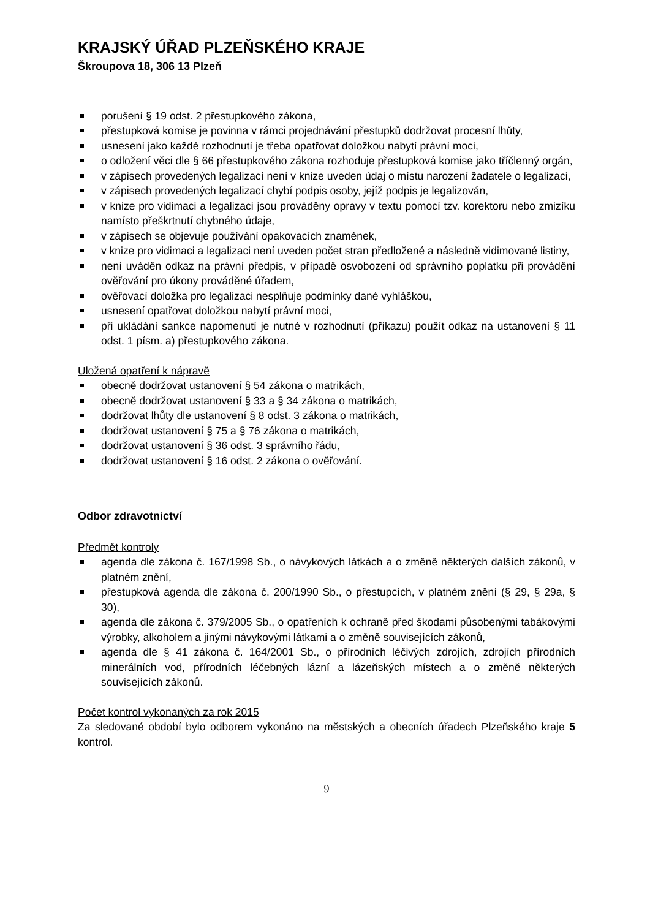KRAJSKÝ ÚŘAD PLZEŇSKÉHO KRAJE
Škroupova 18, 306 13 Plzeň
porušení § 19 odst. 2 přestupkového zákona,
přestupková komise je povinna v rámci projednávání přestupků dodržovat procesní lhůty,
usnesení jako každé rozhodnutí je třeba opatřovat doložkou nabytí právní moci,
o odložení věci dle § 66 přestupkového zákona rozhoduje přestupková komise jako tříčlenný orgán,
v zápisech provedených legalizací není v knize uveden údaj o místu narození žadatele o legalizaci,
v zápisech provedených legalizací chybí podpis osoby, jejíž podpis je legalizován,
v knize pro vidimaci a legalizaci jsou prováděny opravy v textu pomocí tzv. korektoru nebo zmizíku namísto přeškrtnutí chybného údaje,
v zápisech se objevuje používání opakovacích znamének,
v knize pro vidimaci a legalizaci není uveden počet stran předložené a následně vidimované listiny,
není uváděn odkaz na právní předpis, v případě osvobození od správního poplatku při provádění ověřování pro úkony prováděné úřadem,
ověřovací doložka pro legalizaci nesplňuje podmínky dané vyhláškou,
usnesení opatřovat doložkou nabytí právní moci,
při ukládání sankce napomenutí je nutné v rozhodnutí (příkazu) použít odkaz na ustanovení § 11 odst. 1 písm. a) přestupkového zákona.
Uložená opatření k nápravě
obecně dodržovat ustanovení § 54 zákona o matrikách,
obecně dodržovat ustanovení § 33 a § 34 zákona o matrikách,
dodržovat lhůty dle ustanovení § 8 odst. 3 zákona o matrikách,
dodržovat ustanovení § 75 a § 76 zákona o matrikách,
dodržovat ustanovení § 36 odst. 3 správního řádu,
dodržovat ustanovení § 16 odst. 2 zákona o ověřování.
Odbor zdravotnictví
Předmět kontroly
agenda dle zákona č. 167/1998 Sb., o návykových látkách a o změně některých dalších zákonů, v platném znění,
přestupková agenda dle zákona č. 200/1990 Sb., o přestupcích, v platném znění (§ 29, § 29a, § 30),
agenda dle zákona č. 379/2005 Sb., o opatřeních k ochraně před škodami působenými tabákovými výrobky, alkoholem a jinými návykovými látkami a o změně souvisejících zákonů,
agenda dle § 41 zákona č. 164/2001 Sb., o přírodních léčivých zdrojích, zdrojích přírodních minerálních vod, přírodních léčebných lázní a lázeňských místech a o změně některých souvisejících zákonů.
Počet kontrol vykonaných za rok 2015
Za sledované období bylo odborem vykonáno na městských a obecních úřadech Plzeňského kraje 5 kontrol.
9